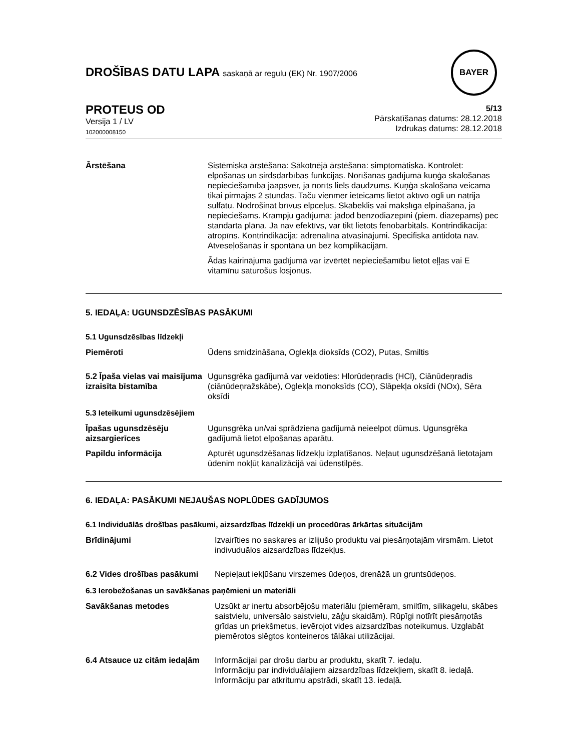DROŠĪBAS DATU LAPA saskaņā ar regulu (EK) Nr. 1907/2006
BAYER
PROTEUS OD
Versija 1 / LV
102000008150
5/13
Pārskatīšanas datums: 28.12.2018
Izdrukas datums: 28.12.2018
Ārstēšana Sistēmiska ārstēšana: Sākotnējā ārstēšana: simptomātiska. Kontrolēt: elpošanas un sirdsdarbības funkcijas. Norīšanas gadījumā kuņģa skalošanas nepieciešamība jāapsver, ja norīts liels daudzums. Kuņģa skalošana veicama tikai pirmajās 2 stundās. Taču vienmēr ieteicams lietot aktīvo ogli un nātrija sulfātu. Nodrošināt brīvus elpceļus. Skābeklis vai mākslīgā elpināšana, ja nepieciešams. Krampju gadījumā: jādod benzodiazepīni (piem. diazepams) pēc standarta plāna. Ja nav efektīvs, var tikt lietots fenobarbitāls. Kontrindikācija: atropīns. Kontrindikācija: adrenalīna atvasinājumi. Specifiska antidota nav. Atveseļošanās ir spontāna un bez komplikācijām.
Ādas kairinājuma gadījumā var izvērtēt nepieciešamību lietot eļļas vai E vitamīnu saturošus losjonus.
5. IEDAĻA: UGUNSDZĒSĪBAS PASĀKUMI
5.1 Ugunsdzēsības līdzekļi
Piemēroti Ūdens smidzināšana, Oglekļa dioksīds (CO2), Putas, Smiltis
5.2 Īpaša vielas vai maisījuma izraisīta bīstamība
Ugunsgrēka gadījumā var veidoties: Hlorūdeņradis (HCl), Ciānūdeņradis (ciānūdeņražskābe), Oglekļa monoksīds (CO), Slāpekļa oksīdi (NOx), Sēra oksīdi
5.3 Ieteikumi ugunsdzēsējiem
Īpašas ugunsdzēsēju aizsargierīces
Ugunsgrēka un/vai sprādziena gadījumā neieelpot dūmus. Ugunsgrēka gadījumā lietot elpošanas aparātu.
Papildu informācija Apturēt ugunsdzēšanas līdzekļu izplatīšanos. Neļaut ugunsdzēšanā lietotajam ūdenim nokļūt kanalizācijā vai ūdenstilpēs.
6. IEDAĻA: PASĀKUMI NEJAUŠAS NOPLŪDES GADĪJUMOS
6.1 Individuālās drošības pasākumi, aizsardzības līdzekļi un procedūras ārkārtas situācijām
Brīdinājumi Izvairīties no saskares ar izlijušo produktu vai piesārņotajām virsmām. Lietot indivuduālos aizsardzības līdzekļus.
6.2 Vides drošības pasākumi
Nepieļaut iekļūšanu virszemes ūdeņos, drenāžā un gruntsūdeņos.
6.3 Ierobežošanas un savākšanas paņēmieni un materiāli
Savākšanas metodes Uzsūkt ar inertu absorbējošu materiālu (piemēram, smiltīm, silikagelu, skābes saistvielu, universālo saistvielu, zāģu skaidām). Rūpīgi notīrīt piesārņotās grīdas un priekšmetus, ievērojot vides aizsardzības noteikumus. Uzglabāt piemērotos slēgtos konteineros tālākai utilizācijai.
6.4 Atsauce uz citām iedaļām
Informācijai par drošu darbu ar produktu, skatīt 7. iedaļu.
Informāciju par individuālajiem aizsardzības līdzekļiem, skatīt 8. iedaļā.
Informāciju par atkritumu apstrādi, skatīt 13. iedaļā.